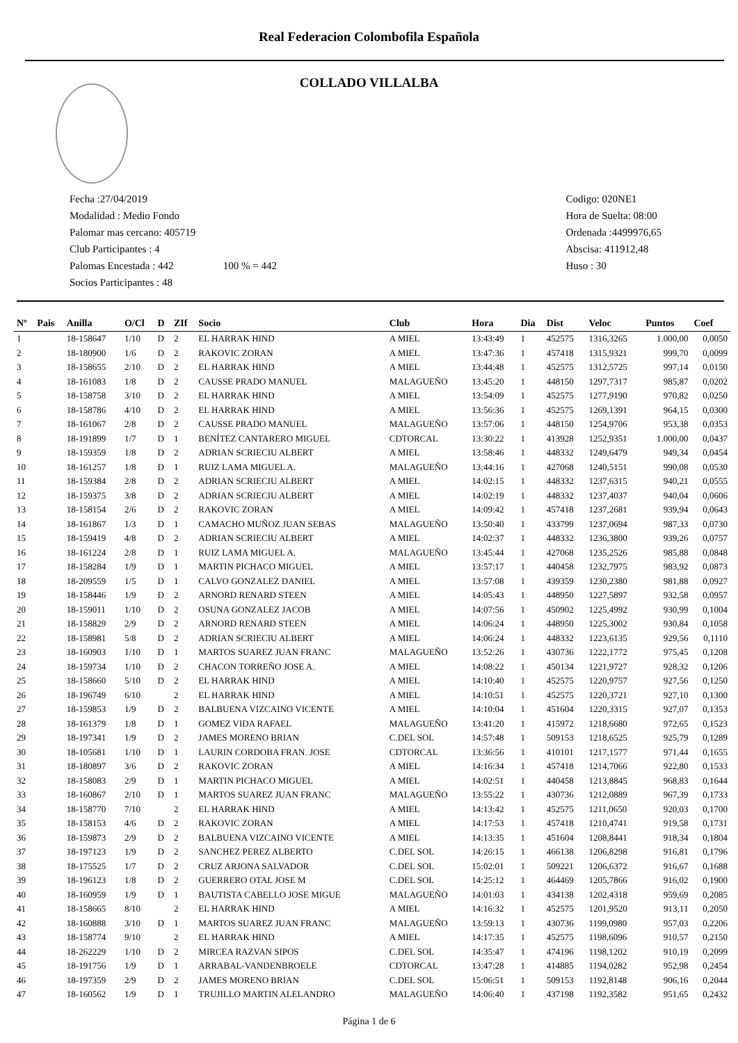Real Federacion Colombofila Española
COLLADO VILLALBA
Fecha :27/04/2019
Modalidad : Medio Fondo
Palomar mas cercano: 405719
Club Participantes : 4
Palomas Encestada : 442 100 % = 442
Socios Participantes : 48
Codigo: 020NE1
Hora de Suelta: 08:00
Ordenada :4499976,65
Abscisa: 411912,48
Huso : 30
| Nº | Pais | Anilla | O/Cl | D | ZIf | Socio | Club | Hora | Dia | Dist | Veloc | Puntos | Coef |
| --- | --- | --- | --- | --- | --- | --- | --- | --- | --- | --- | --- | --- | --- |
| 1 | | 18-158647 | 1/10 | D | 2 | EL HARRAK HIND | A MIEL | 13:43:49 | 1 | 452575 | 1316,3265 | 1.000,00 | 0,0050 |
| 2 | | 18-180900 | 1/6 | D | 2 | RAKOVIC ZORAN | A MIEL | 13:47:36 | 1 | 457418 | 1315,9321 | 999,70 | 0,0099 |
| 3 | | 18-158655 | 2/10 | D | 2 | EL HARRAK HIND | A MIEL | 13:44:48 | 1 | 452575 | 1312,5725 | 997,14 | 0,0150 |
| 4 | | 18-161083 | 1/8 | D | 2 | CAUSSE PRADO MANUEL | MALAGUEÑO | 13:45:20 | 1 | 448150 | 1297,7317 | 985,87 | 0,0202 |
| 5 | | 18-158758 | 3/10 | D | 2 | EL HARRAK HIND | A MIEL | 13:54:09 | 1 | 452575 | 1277,9190 | 970,82 | 0,0250 |
| 6 | | 18-158786 | 4/10 | D | 2 | EL HARRAK HIND | A MIEL | 13:56:36 | 1 | 452575 | 1269,1391 | 964,15 | 0,0300 |
| 7 | | 18-161067 | 2/8 | D | 2 | CAUSSE PRADO MANUEL | MALAGUEÑO | 13:57:06 | 1 | 448150 | 1254,9706 | 953,38 | 0,0353 |
| 8 | | 18-191899 | 1/7 | D | 1 | BENÍTEZ CANTARERO MIGUEL | CDTORCAL | 13:30:22 | 1 | 413928 | 1252,9351 | 1.000,00 | 0,0437 |
| 9 | | 18-159359 | 1/8 | D | 2 | ADRIAN SCRIECIU ALBERT | A MIEL | 13:58:46 | 1 | 448332 | 1249,6479 | 949,34 | 0,0454 |
| 10 | | 18-161257 | 1/8 | D | 1 | RUIZ LAMA MIGUEL A. | MALAGUEÑO | 13:44:16 | 1 | 427068 | 1240,5151 | 990,08 | 0,0530 |
| 11 | | 18-159384 | 2/8 | D | 2 | ADRIAN SCRIECIU ALBERT | A MIEL | 14:02:15 | 1 | 448332 | 1237,6315 | 940,21 | 0,0555 |
| 12 | | 18-159375 | 3/8 | D | 2 | ADRIAN SCRIECIU ALBERT | A MIEL | 14:02:19 | 1 | 448332 | 1237,4037 | 940,04 | 0,0606 |
| 13 | | 18-158154 | 2/6 | D | 2 | RAKOVIC ZORAN | A MIEL | 14:09:42 | 1 | 457418 | 1237,2681 | 939,94 | 0,0643 |
| 14 | | 18-161867 | 1/3 | D | 1 | CAMACHO MUÑOZ JUAN SEBAS | MALAGUEÑO | 13:50:40 | 1 | 433799 | 1237,0694 | 987,33 | 0,0730 |
| 15 | | 18-159419 | 4/8 | D | 2 | ADRIAN SCRIECIU ALBERT | A MIEL | 14:02:37 | 1 | 448332 | 1236,3800 | 939,26 | 0,0757 |
| 16 | | 18-161224 | 2/8 | D | 1 | RUIZ LAMA MIGUEL A. | MALAGUEÑO | 13:45:44 | 1 | 427068 | 1235,2526 | 985,88 | 0,0848 |
| 17 | | 18-158284 | 1/9 | D | 1 | MARTIN PICHACO MIGUEL | A MIEL | 13:57:17 | 1 | 440458 | 1232,7975 | 983,92 | 0,0873 |
| 18 | | 18-209559 | 1/5 | D | 1 | CALVO GONZALEZ DANIEL | A MIEL | 13:57:08 | 1 | 439359 | 1230,2380 | 981,88 | 0,0927 |
| 19 | | 18-158446 | 1/9 | D | 2 | ARNORD RENARD STEEN | A MIEL | 14:05:43 | 1 | 448950 | 1227,5897 | 932,58 | 0,0957 |
| 20 | | 18-159011 | 1/10 | D | 2 | OSUNA GONZALEZ JACOB | A MIEL | 14:07:56 | 1 | 450902 | 1225,4992 | 930,99 | 0,1004 |
| 21 | | 18-158829 | 2/9 | D | 2 | ARNORD RENARD STEEN | A MIEL | 14:06:24 | 1 | 448950 | 1225,3002 | 930,84 | 0,1058 |
| 22 | | 18-158981 | 5/8 | D | 2 | ADRIAN SCRIECIU ALBERT | A MIEL | 14:06:24 | 1 | 448332 | 1223,6135 | 929,56 | 0,1110 |
| 23 | | 18-160903 | 1/10 | D | 1 | MARTOS SUAREZ JUAN FRANC | MALAGUEÑO | 13:52:26 | 1 | 430736 | 1222,1772 | 975,45 | 0,1208 |
| 24 | | 18-159734 | 1/10 | D | 2 | CHACON TORREÑO JOSE A. | A MIEL | 14:08:22 | 1 | 450134 | 1221,9727 | 928,32 | 0,1206 |
| 25 | | 18-158660 | 5/10 | D | 2 | EL HARRAK HIND | A MIEL | 14:10:40 | 1 | 452575 | 1220,9757 | 927,56 | 0,1250 |
| 26 | | 18-196749 | 6/10 | | 2 | EL HARRAK HIND | A MIEL | 14:10:51 | 1 | 452575 | 1220,3721 | 927,10 | 0,1300 |
| 27 | | 18-159853 | 1/9 | D | 2 | BALBUENA VIZCAINO VICENTE | A MIEL | 14:10:04 | 1 | 451604 | 1220,3315 | 927,07 | 0,1353 |
| 28 | | 18-161379 | 1/8 | D | 1 | GOMEZ VIDA RAFAEL | MALAGUEÑO | 13:41:20 | 1 | 415972 | 1218,6680 | 972,65 | 0,1523 |
| 29 | | 18-197341 | 1/9 | D | 2 | JAMES MORENO BRIAN | C.DEL SOL | 14:57:48 | 1 | 509153 | 1218,6525 | 925,79 | 0,1289 |
| 30 | | 18-105681 | 1/10 | D | 1 | LAURIN CORDOBA FRAN. JOSE | CDTORCAL | 13:36:56 | 1 | 410101 | 1217,1577 | 971,44 | 0,1655 |
| 31 | | 18-180897 | 3/6 | D | 2 | RAKOVIC ZORAN | A MIEL | 14:16:34 | 1 | 457418 | 1214,7066 | 922,80 | 0,1533 |
| 32 | | 18-158083 | 2/9 | D | 1 | MARTIN PICHACO MIGUEL | A MIEL | 14:02:51 | 1 | 440458 | 1213,8845 | 968,83 | 0,1644 |
| 33 | | 18-160867 | 2/10 | D | 1 | MARTOS SUAREZ JUAN FRANC | MALAGUEÑO | 13:55:22 | 1 | 430736 | 1212,0889 | 967,39 | 0,1733 |
| 34 | | 18-158770 | 7/10 | | 2 | EL HARRAK HIND | A MIEL | 14:13:42 | 1 | 452575 | 1211,0650 | 920,03 | 0,1700 |
| 35 | | 18-158153 | 4/6 | D | 2 | RAKOVIC ZORAN | A MIEL | 14:17:53 | 1 | 457418 | 1210,4741 | 919,58 | 0,1731 |
| 36 | | 18-159873 | 2/9 | D | 2 | BALBUENA VIZCAINO VICENTE | A MIEL | 14:13:35 | 1 | 451604 | 1208,8441 | 918,34 | 0,1804 |
| 37 | | 18-197123 | 1/9 | D | 2 | SANCHEZ PEREZ ALBERTO | C.DEL SOL | 14:26:15 | 1 | 466138 | 1206,8298 | 916,81 | 0,1796 |
| 38 | | 18-175525 | 1/7 | D | 2 | CRUZ ARJONA SALVADOR | C.DEL SOL | 15:02:01 | 1 | 509221 | 1206,6372 | 916,67 | 0,1688 |
| 39 | | 18-196123 | 1/8 | D | 2 | GUERRERO OTAL JOSE M | C.DEL SOL | 14:25:12 | 1 | 464469 | 1205,7866 | 916,02 | 0,1900 |
| 40 | | 18-160959 | 1/9 | D | 1 | BAUTISTA CABELLO JOSE MIGUE | MALAGUEÑO | 14:01:03 | 1 | 434138 | 1202,4318 | 959,69 | 0,2085 |
| 41 | | 18-158665 | 8/10 | | 2 | EL HARRAK HIND | A MIEL | 14:16:32 | 1 | 452575 | 1201,9520 | 913,11 | 0,2050 |
| 42 | | 18-160888 | 3/10 | D | 1 | MARTOS SUAREZ JUAN FRANC | MALAGUEÑO | 13:59:13 | 1 | 430736 | 1199,0980 | 957,03 | 0,2206 |
| 43 | | 18-158774 | 9/10 | | 2 | EL HARRAK HIND | A MIEL | 14:17:35 | 1 | 452575 | 1198,6096 | 910,57 | 0,2150 |
| 44 | | 18-262229 | 1/10 | D | 2 | MIRCEA RAZVAN SIPOS | C.DEL SOL | 14:35:47 | 1 | 474196 | 1198,1202 | 910,19 | 0,2099 |
| 45 | | 18-191756 | 1/9 | D | 1 | ARRABAL-VANDENBROELE | CDTORCAL | 13:47:28 | 1 | 414885 | 1194,0282 | 952,98 | 0,2454 |
| 46 | | 18-197359 | 2/9 | D | 2 | JAMES MORENO BRIAN | C.DEL SOL | 15:06:51 | 1 | 509153 | 1192,8148 | 906,16 | 0,2044 |
| 47 | | 18-160562 | 1/9 | D | 1 | TRUJILLO MARTIN ALELANDRO | MALAGUEÑO | 14:06:40 | 1 | 437198 | 1192,3582 | 951,65 | 0,2432 |
Página 1 de 6